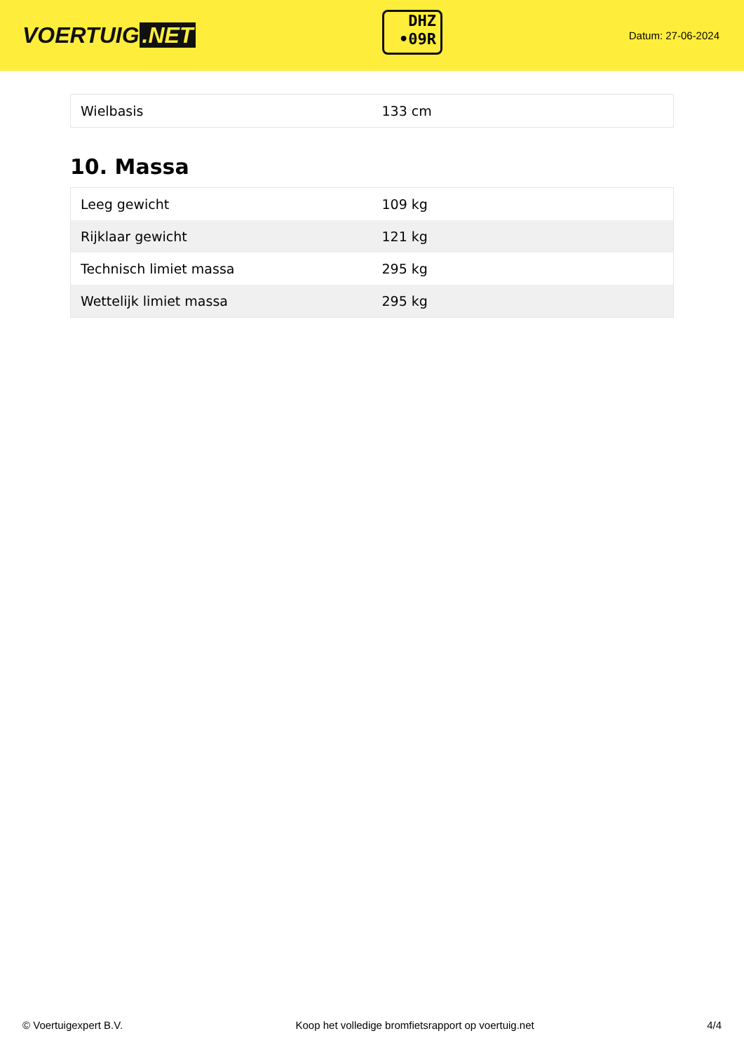VOERTUIG.NET
DHZ
•09R
Datum: 27-06-2024
| Wielbasis | 133 cm |
10. Massa
| Leeg gewicht | 109 kg |
| Rijklaar gewicht | 121 kg |
| Technisch limiet massa | 295 kg |
| Wettelijk limiet massa | 295 kg |
© Voertuigexpert B.V. Koop het volledige bromfietsrapport op voertuig.net 4/4